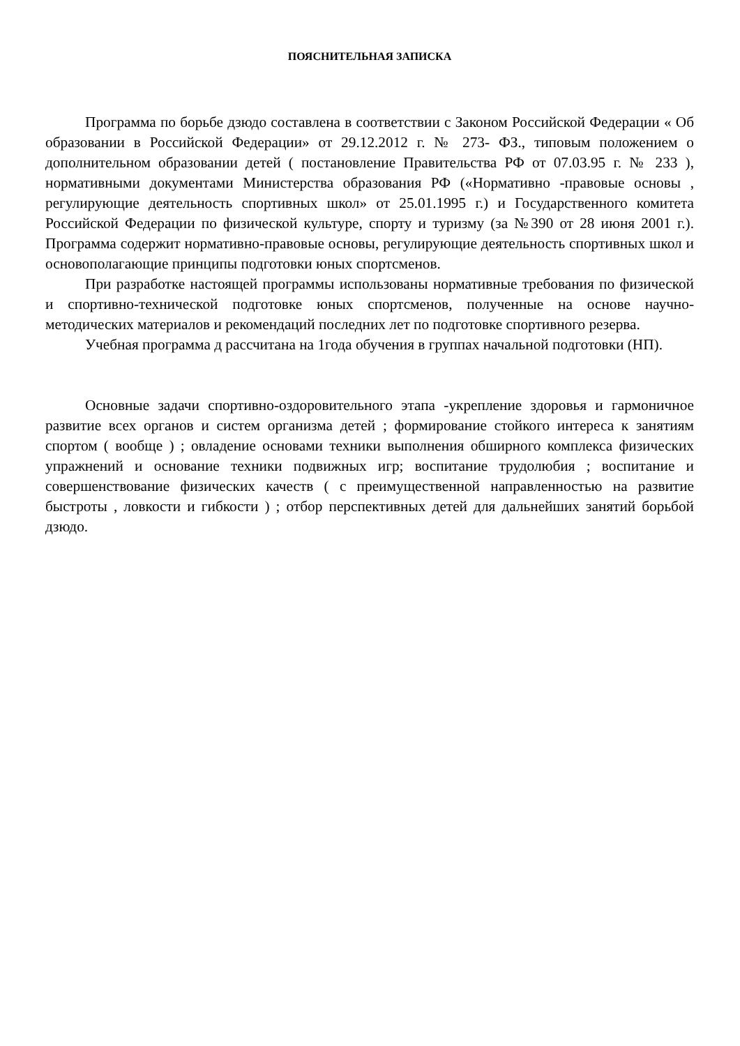ПОЯСНИТЕЛЬНАЯ ЗАПИСКА
Программа по борьбе дзюдо составлена в соответствии с Законом Российской Федерации « Об образовании в Российской Федерации» от 29.12.2012 г. № 273- ФЗ., типовым положением о дополнительном образовании детей ( постановление Правительства РФ от 07.03.95 г. № 233 ), нормативными документами Министерства образования РФ («Нормативно -правовые основы , регулирующие деятельность спортивных школ» от 25.01.1995 г.) и Государственного комитета Российской Федерации по физической культуре, спорту и туризму (за №390 от 28 июня 2001 г.). Программа содержит нормативно-правовые основы, регулирующие деятельность спортивных школ и основополагающие принципы подготовки юных спортсменов.
При разработке настоящей программы использованы нормативные требования по физической и спортивно-технической подготовке юных спортсменов, полученные на основе научно-методических материалов и рекомендаций последних лет по подготовке спортивного резерва.
Учебная программа д рассчитана на 1года обучения в группах начальной подготовки (НП).
Основные задачи спортивно-оздоровительного этапа -укрепление здоровья и гармоничное развитие всех органов и систем организма детей ; формирование стойкого интереса к занятиям спортом ( вообще ) ; овладение основами техники выполнения обширного комплекса физических упражнений и основание техники подвижных игр; воспитание трудолюбия ; воспитание и совершенствование физических качеств ( с преимущественной направленностью на развитие быстроты , ловкости и гибкости ) ; отбор перспективных детей для дальнейших занятий борьбой дзюдо.